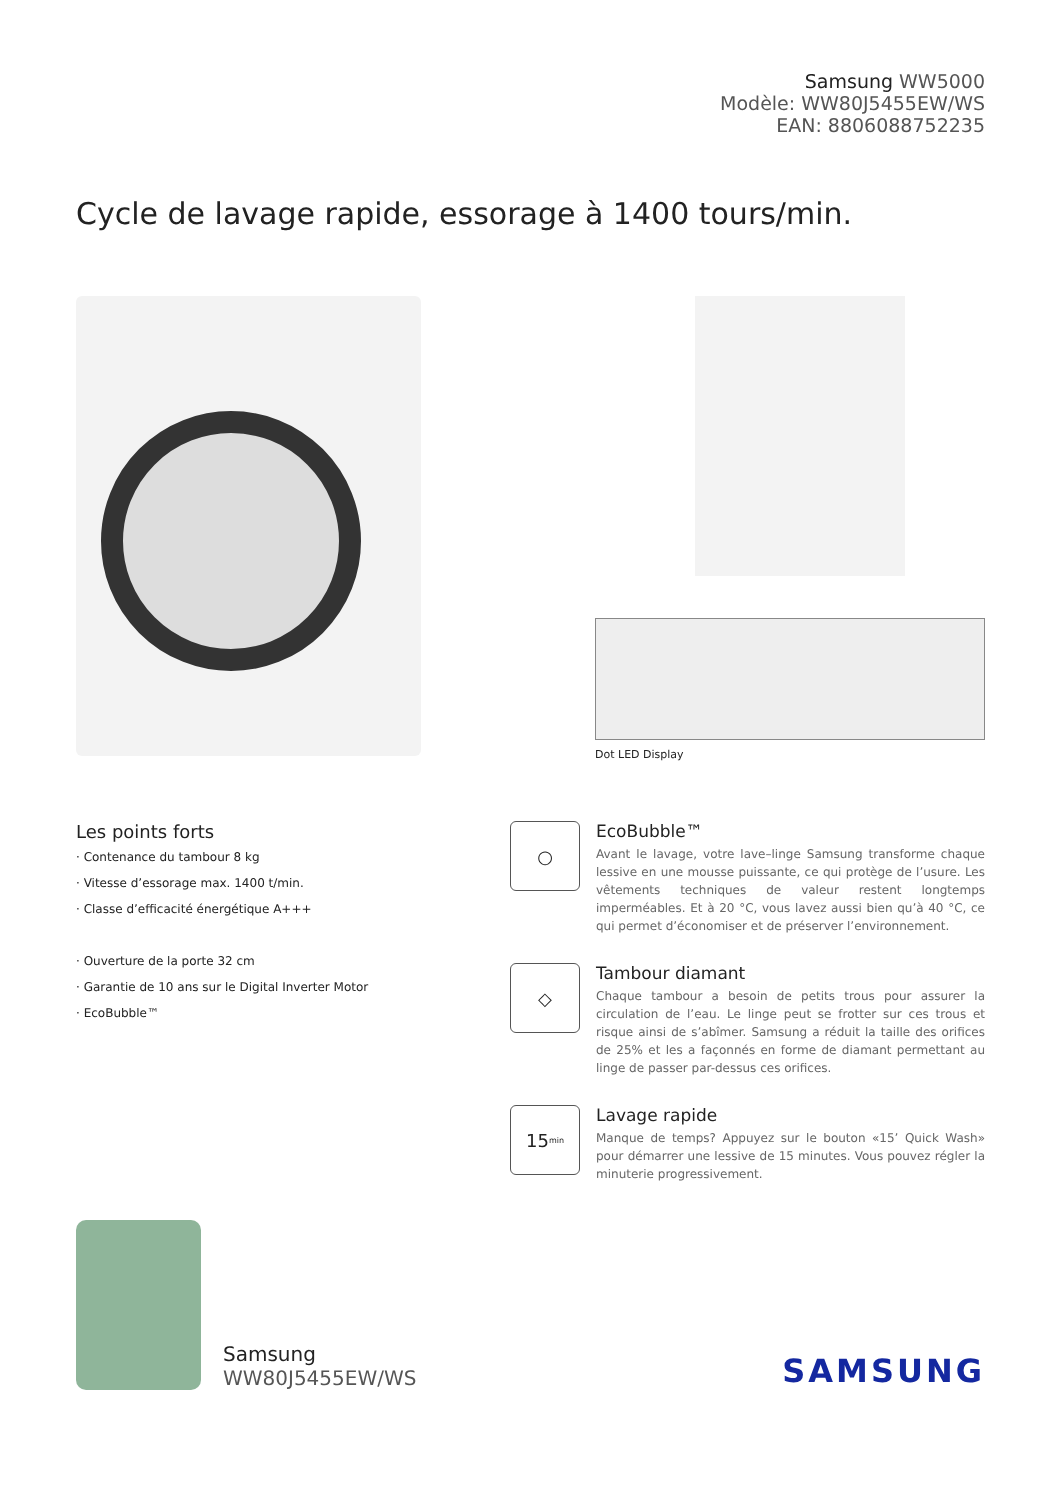Samsung WW5000
Modèle: WW80J5455EW/WS
EAN: 8806088752235
Cycle de lavage rapide, essorage à 1400 tours/min.
Dot LED Display
Les points forts
· Contenance du tambour 8 kg
· Vitesse d’essorage max. 1400 t/min.
· Classe d’efficacité énergétique A+++
· Ouverture de la porte 32 cm
· Garantie de 10 ans sur le Digital Inverter Motor
· EcoBubble™
○
EcoBubble™
Avant le lavage, votre lave–linge Samsung transforme chaque lessive en une mousse puissante, ce qui protège de l’usure. Les vêtements techniques de valeur restent longtemps imperméables. Et à 20 °C, vous lavez aussi bien qu’à 40 °C, ce qui permet d’économiser et de préserver l’environnement.
◇
Tambour diamant
Chaque tambour a besoin de petits trous pour assurer la circulation de l’eau. Le linge peut se frotter sur ces trous et risque ainsi de s’abîmer. Samsung a réduit la taille des orifices de 25% et les a façonnés en forme de diamant permettant au linge de passer par-dessus ces orifices.
15<sub>min</sub>
Lavage rapide
Manque de temps? Appuyez sur le bouton «15’ Quick Wash» pour démarrer une lessive de 15 minutes. Vous pouvez régler la minuterie progressivement.
Samsung
WW80J5455EW/WS
SAMSUNG